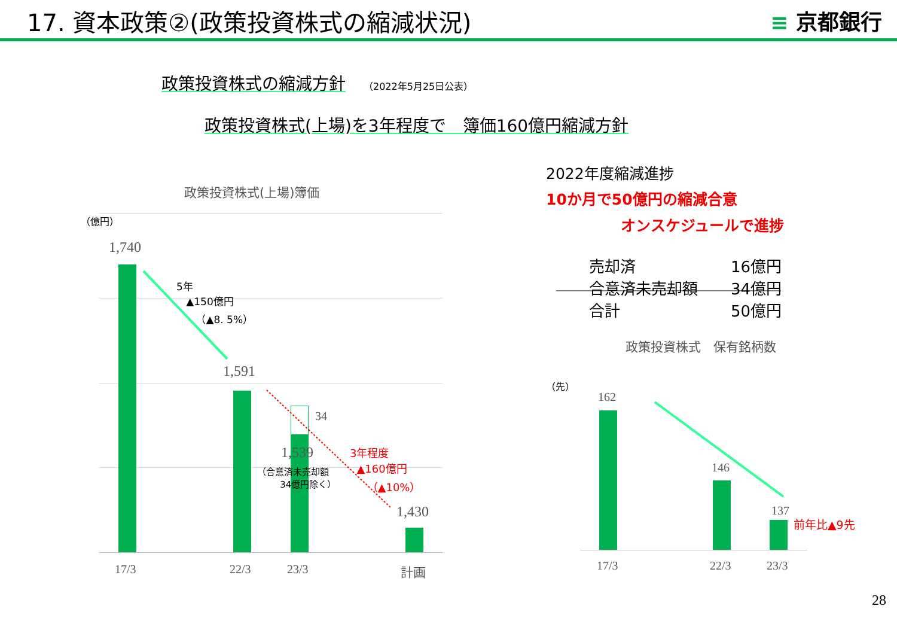17. 資本政策②(政策投資株式の縮減状況)
≡ 京都銀行
政策投資株式の縮減方針 （2022年5月25日公表）
政策投資株式(上場)を3年程度で　簿価160億円縮減方針
政策投資株式(上場)簿価
（億円）
1,740
5年
▲150億円
（▲8. 5%）
1,591
34
1,539
（合意済未売却額
34億円除く）
3年程度
▲160億円
（▲10%）
1,430
17/3 22/3 23/3 計画
2022年度縮減進捗
10か月で50億円の縮減合意
オンスケジュールで進捗
| 売却済 | 16億円 |
| 合意済未売却額 | 34億円 |
| 合計 | 50億円 |
政策投資株式　保有銘柄数
（先）
162
146
137
前年比▲9先
17/3 22/3 23/3
28